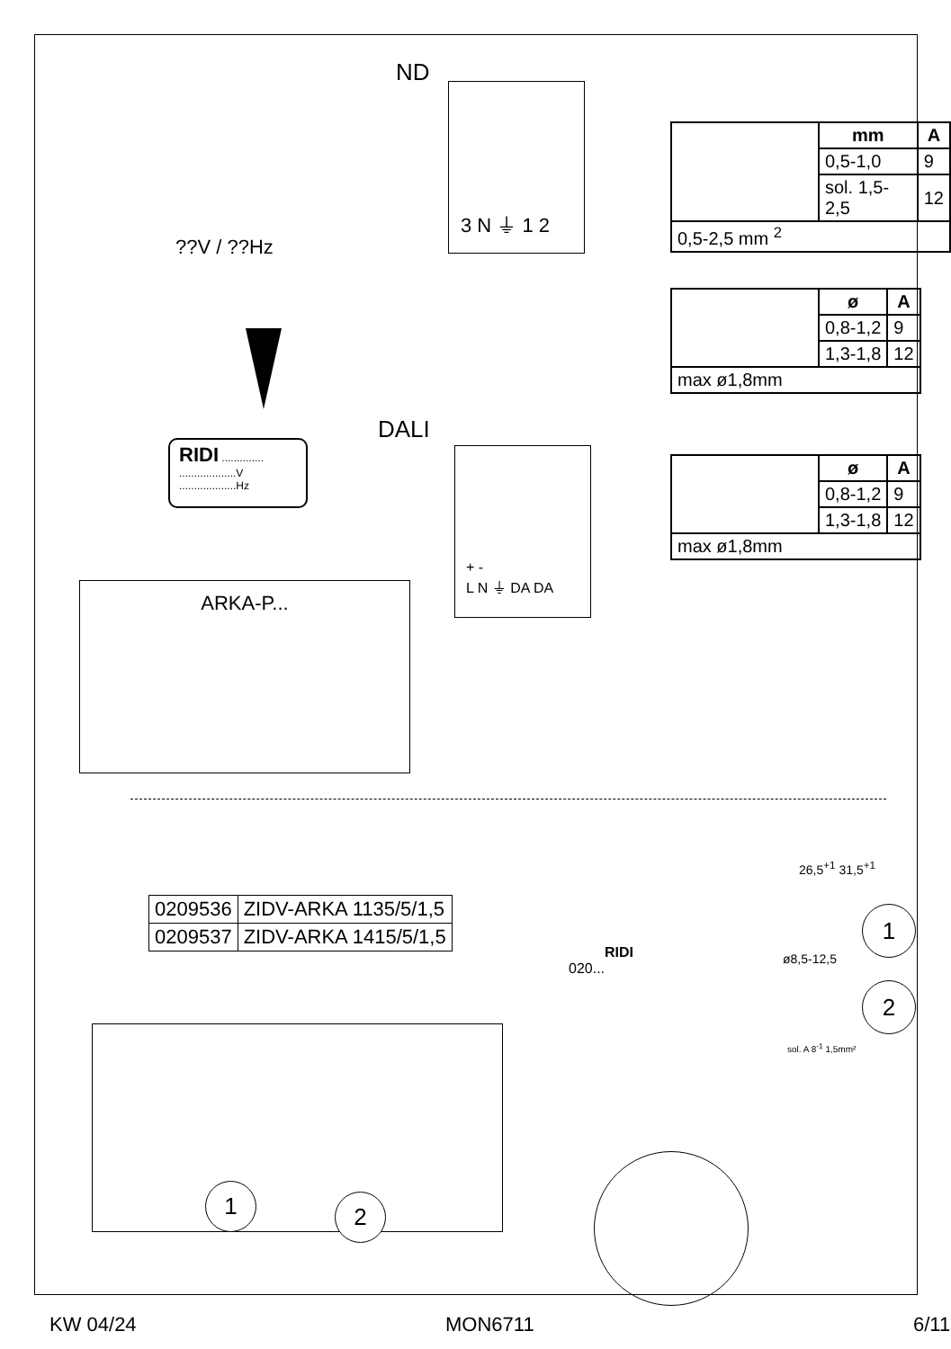ND
??V / ??Hz
3 N ⏚ 1 2
RIDI ..............
...................V
...................Hz
DALI
+ -
L N ⏚ DA DA
ARKA-P...
| | mm | A |
| --- | --- | --- |
| | 0,5-1,0 | 9 |
| | sol. 1,5-2,5 | 12 |
| 0,5-2,5 mm <sup>2</sup> | | |
| | ø | A |
| --- | --- | --- |
| | 0,8-1,2 | 9 |
| | 1,3-1,8 | 12 |
| max ø1,8mm | | |
| | ø | A |
| --- | --- | --- |
| | 0,8-1,2 | 9 |
| | 1,3-1,8 | 12 |
| max ø1,8mm | | |
| 0209536 | ZIDV-ARKA 1135/5/1,5 |
| 0209537 | ZIDV-ARKA 1415/5/1,5 |
RIDI
020...
26,5<sup>+1</sup> 31,5<sup>+1</sup>
ø8,5-12,5
1
2
sol. A 8<sup>-1</sup> 1,5mm²
1 2
KW 04/24 MON6711 6/11